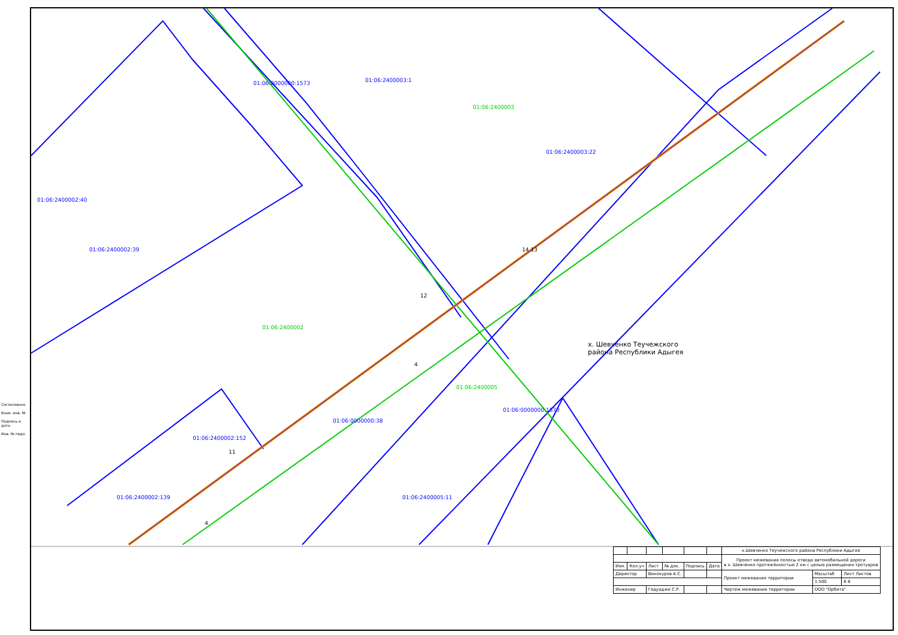01:06:0000000:1573 01:06:2400003:1
01:06:2400003
01:06:2400003:22
01:06:2400002:40
01:06:2400002:39
01:06:2400002
х. Шевченко Теучежского
района Республики Адыгея
01:06:2400005
01:06:0000000:1573
01:06:0000000:38
01:06:2400002:152
01:06:2400002:139 01:06:2400005:11
14 13
12
4
11
4
Согласовано
Взам. инв. №
Подпись и дата
Инв. № подл.
| | | | | | | х.Шевченко Теучежского района Республики Адыгея | | |
| | | | | | | Проект межевания полосы отвода автомобильной дороги в х. Шевченко протяжённостью 2 км с целью размещения тротуаров | | |
| Изм. | Кол.уч | Лист | № док. | Подпись | Дата | | | |
| Директор | | Винокуров А.С. | | | | Проект межевания территории | Масштаб | Лист Листов |
| | | | | | | | 1:500 | 6 8 |
| Инженер | | Гедуадже С.Р. | | | | Чертеж межевания территории | ООО "Орбита" | |